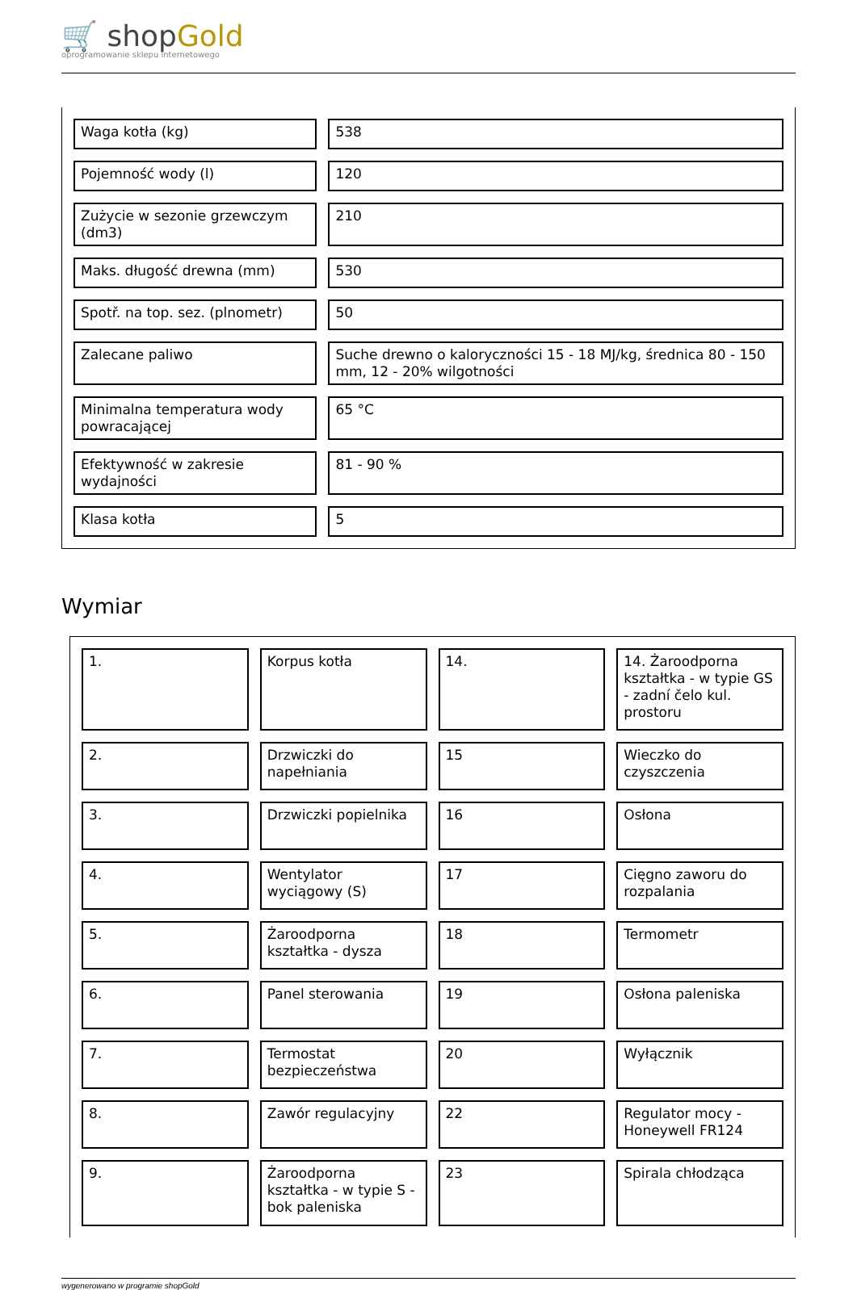🛒 shopGold
oprogramowanie sklepu internetowego
| Waga kotła (kg) | 538 |
| Pojemność wody (l) | 120 |
| Zużycie w sezonie grzewczym (dm3) | 210 |
| Maks. długość drewna (mm) | 530 |
| Spotř. na top. sez. (plnometr) | 50 |
| Zalecane paliwo | Suche drewno o kaloryczności 15 - 18 MJ/kg, średnica 80 - 150 mm, 12 - 20% wilgotności |
| Minimalna temperatura wody powracającej | 65 °C |
| Efektywność w zakresie wydajności | 81 - 90 % |
| Klasa kotła | 5 |
Wymiar
| 1. | Korpus kotła | 14. | 14. Żaroodporna kształtka - w typie GS - zadní čelo kul. prostoru |
| 2. | Drzwiczki do napełniania | 15 | Wieczko do czyszczenia |
| 3. | Drzwiczki popielnika | 16 | Osłona |
| 4. | Wentylator wyciągowy (S) | 17 | Cięgno zaworu do rozpalania |
| 5. | Żaroodporna kształtka - dysza | 18 | Termometr |
| 6. | Panel sterowania | 19 | Osłona paleniska |
| 7. | Termostat bezpieczeństwa | 20 | Wyłącznik |
| 8. | Zawór regulacyjny | 22 | Regulator mocy - Honeywell FR124 |
| 9. | Żaroodporna kształtka - w typie S - bok paleniska | 23 | Spirala chłodząca |
wygenerowano w programie shopGold